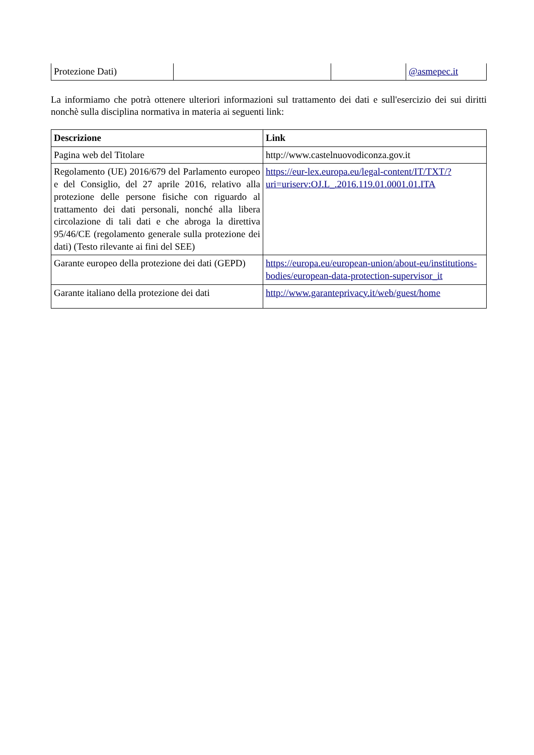| Protezione Dati) | | | @asmepec.it |
La informiamo che potrà ottenere ulteriori informazioni sul trattamento dei dati e sull'esercizio dei sui diritti nonchè sulla disciplina normativa in materia ai seguenti link:
| Descrizione | Link |
| --- | --- |
| Pagina web del Titolare | http://www.castelnuovodiconza.gov.it |
| Regolamento (UE) 2016/679 del Parlamento europeo e del Consiglio, del 27 aprile 2016, relativo alla protezione delle persone fisiche con riguardo al trattamento dei dati personali, nonché alla libera circolazione di tali dati e che abroga la direttiva 95/46/CE (regolamento generale sulla protezione dei dati) (Testo rilevante ai fini del SEE) | https://eur-lex.europa.eu/legal-content/IT/TXT/?uri=uriserv:OJ.L_.2016.119.01.0001.01.ITA |
| Garante europeo della protezione dei dati (GEPD) | https://europa.eu/european-union/about-eu/institutions-bodies/european-data-protection-supervisor_it |
| Garante italiano della protezione dei dati | http://www.garanteprivacy.it/web/guest/home |